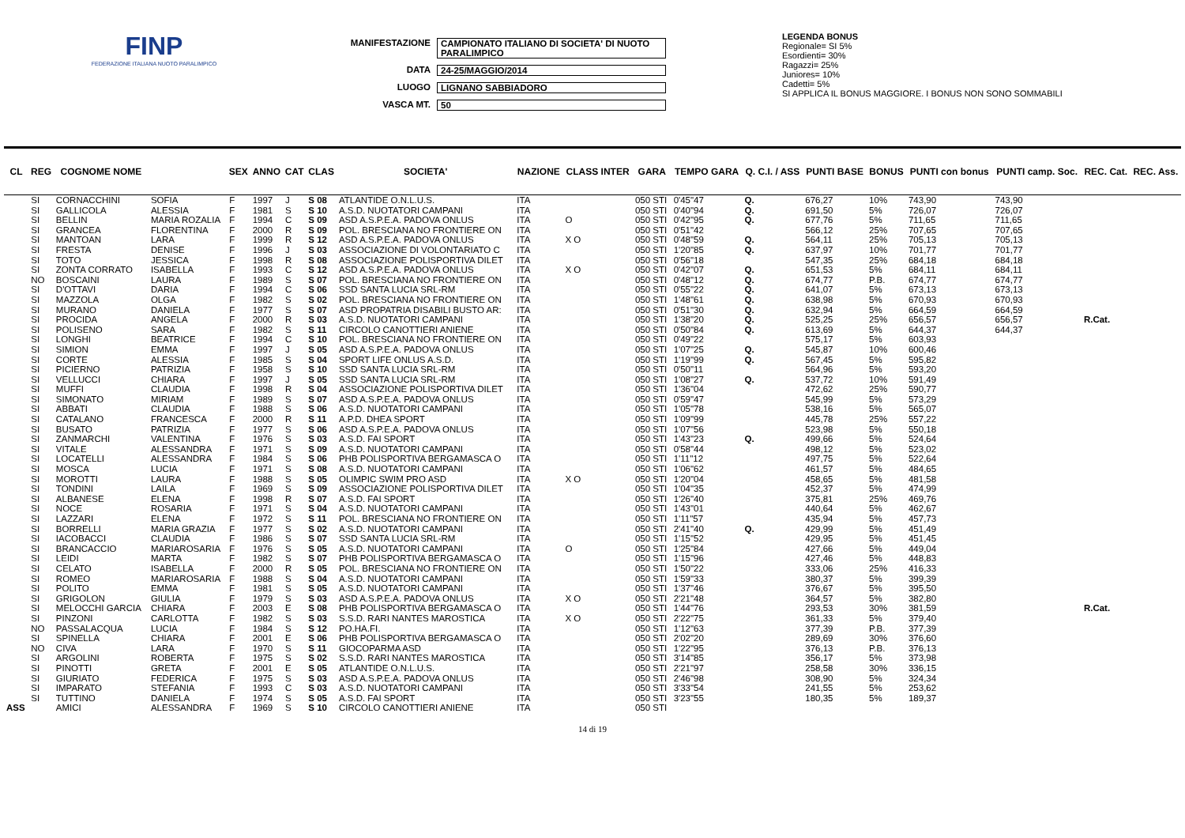FINP
FEDERAZIONE ITALIANA NUOTO PARALIMPICO
MANIFESTAZIONE CAMPIONATO ITALIANO DI SOCIETA' DI NUOTO PARALIMPICO
DATA 24-25/MAGGIO/2014
LUOGO LIGNANO SABBIADORO
VASCA MT. 50
LEGENDA BONUS
Regionale= SI 5%
Esordienti= 30%
Ragazzi= 25%
Juniores= 10%
Cadetti= 5%
SI APPLICA IL BONUS MAGGIORE. I BONUS NON SONO SOMMABILI
| CL | REG | COGNOME NOME | | SEX | ANNO | CAT | CLAS | SOCIETA' | NAZIONE | CLASS INTER | GARA | TEMPO GARA | Q. C.I. / ASS | PUNTI BASE | BONUS | PUNTI con bonus | PUNTI camp. Soc. | REC. Cat. | REC. Ass. |
| --- | --- | --- | --- | --- | --- | --- | --- | --- | --- | --- | --- | --- | --- | --- | --- | --- | --- | --- | --- |
| | SI | CORNACCHINI | SOFIA | F | 1997 | J | S 08 | ATLANTIDE O.N.L.U.S. | ITA | | 050 STI | 0'45"47 | Q. | 676,27 | 10% | 743,90 | 743,90 | | |
| | SI | GALLICOLA | ALESSIA | F | 1981 | S | S 10 | A.S.D. NUOTATORI CAMPANI | ITA | | 050 STI | 0'40"94 | Q. | 691,50 | 5% | 726,07 | 726,07 | | |
| | SI | BELLIN | MARIA ROZALIA | F | 1994 | C | S 09 | ASD A.S.P.E.A. PADOVA ONLUS | ITA | O | 050 STI | 0'42"95 | Q. | 677,76 | 5% | 711,65 | 711,65 | | |
| | SI | GRANCEA | FLORENTINA | F | 2000 | R | S 09 | POL. BRESCIANA NO FRONTIERE ON | ITA | | 050 STI | 0'51"42 | | 566,12 | 25% | 707,65 | 707,65 | | |
| | SI | MANTOAN | LARA | F | 1999 | R | S 12 | ASD A.S.P.E.A. PADOVA ONLUS | ITA | X O | 050 STI | 0'48"59 | Q. | 564,11 | 25% | 705,13 | 705,13 | | |
| | SI | FRESTA | DENISE | F | 1996 | J | S 03 | ASSOCIAZIONE DI VOLONTARIATO C | ITA | | 050 STI | 1'20"85 | Q. | 637,97 | 10% | 701,77 | 701,77 | | |
| | SI | TOTO | JESSICA | F | 1998 | R | S 08 | ASSOCIAZIONE POLISPORTIVA DILET | ITA | | 050 STI | 0'56"18 | | 547,35 | 25% | 684,18 | 684,18 | | |
| | SI | ZONTA CORRATO | ISABELLA | F | 1993 | C | S 12 | ASD A.S.P.E.A. PADOVA ONLUS | ITA | X O | 050 STI | 0'42"07 | Q. | 651,53 | 5% | 684,11 | 684,11 | | |
| | NO | BOSCAINI | LAURA | F | 1989 | S | S 07 | POL. BRESCIANA NO FRONTIERE ON | ITA | | 050 STI | 0'48"12 | Q. | 674,77 | P.B. | 674,77 | 674,77 | | |
| | SI | D'OTTAVI | DARIA | F | 1994 | C | S 06 | SSD SANTA LUCIA SRL-RM | ITA | | 050 STI | 0'55"22 | Q. | 641,07 | 5% | 673,13 | 673,13 | | |
| | SI | MAZZOLA | OLGA | F | 1982 | S | S 02 | POL. BRESCIANA NO FRONTIERE ON | ITA | | 050 STI | 1'48"61 | Q. | 638,98 | 5% | 670,93 | 670,93 | | |
| | SI | MURANO | DANIELA | F | 1977 | S | S 07 | ASD PROPATRIA DISABILI BUSTO AR: | ITA | | 050 STI | 0'51"30 | Q. | 632,94 | 5% | 664,59 | 664,59 | | |
| | SI | PROCIDA | ANGELA | F | 2000 | R | S 03 | A.S.D. NUOTATORI CAMPANI | ITA | | 050 STI | 1'38"20 | Q. | 525,25 | 25% | 656,57 | 656,57 | R.Cat. | |
| | SI | POLISENO | SARA | F | 1982 | S | S 11 | CIRCOLO CANOTTIERI ANIENE | ITA | | 050 STI | 0'50"84 | Q. | 613,69 | 5% | 644,37 | 644,37 | | |
| | SI | LONGHI | BEATRICE | F | 1994 | C | S 10 | POL. BRESCIANA NO FRONTIERE ON | ITA | | 050 STI | 0'49"22 | | 575,17 | 5% | 603,93 | | | |
| | SI | SIMION | EMMA | F | 1997 | J | S 05 | ASD A.S.P.E.A. PADOVA ONLUS | ITA | | 050 STI | 1'07"25 | Q. | 545,87 | 10% | 600,46 | | | |
| | SI | CORTE | ALESSIA | F | 1985 | S | S 04 | SPORT LIFE ONLUS A.S.D. | ITA | | 050 STI | 1'19"99 | Q. | 567,45 | 5% | 595,82 | | | |
| | SI | PICIERNO | PATRIZIA | F | 1958 | S | S 10 | SSD SANTA LUCIA SRL-RM | ITA | | 050 STI | 0'50"11 | | 564,96 | 5% | 593,20 | | | |
| | SI | VELLUCCI | CHIARA | F | 1997 | J | S 05 | SSD SANTA LUCIA SRL-RM | ITA | | 050 STI | 1'08"27 | Q. | 537,72 | 10% | 591,49 | | | |
| | SI | MUFFI | CLAUDIA | F | 1998 | R | S 04 | ASSOCIAZIONE POLISPORTIVA DILET | ITA | | 050 STI | 1'36"04 | | 472,62 | 25% | 590,77 | | | |
| | SI | SIMONATO | MIRIAM | F | 1989 | S | S 07 | ASD A.S.P.E.A. PADOVA ONLUS | ITA | | 050 STI | 0'59"47 | | 545,99 | 5% | 573,29 | | | |
| | SI | ABBATI | CLAUDIA | F | 1988 | S | S 06 | A.S.D. NUOTATORI CAMPANI | ITA | | 050 STI | 1'05"78 | | 538,16 | 5% | 565,07 | | | |
| | SI | CATALANO | FRANCESCA | F | 2000 | R | S 11 | A.P.D. DHEA SPORT | ITA | | 050 STI | 1'09"99 | | 445,78 | 25% | 557,22 | | | |
| | SI | BUSATO | PATRIZIA | F | 1977 | S | S 06 | ASD A.S.P.E.A. PADOVA ONLUS | ITA | | 050 STI | 1'07"56 | | 523,98 | 5% | 550,18 | | | |
| | SI | ZANMARCHI | VALENTINA | F | 1976 | S | S 03 | A.S.D. FAI SPORT | ITA | | 050 STI | 1'43"23 | Q. | 499,66 | 5% | 524,64 | | | |
| | SI | VITALE | ALESSANDRA | F | 1971 | S | S 09 | A.S.D. NUOTATORI CAMPANI | ITA | | 050 STI | 0'58"44 | | 498,12 | 5% | 523,02 | | | |
| | SI | LOCATELLI | ALESSANDRA | F | 1984 | S | S 06 | PHB POLISPORTIVA BERGAMASCA O | ITA | | 050 STI | 1'11"12 | | 497,75 | 5% | 522,64 | | | |
| | SI | MOSCA | LUCIA | F | 1971 | S | S 08 | A.S.D. NUOTATORI CAMPANI | ITA | | 050 STI | 1'06"62 | | 461,57 | 5% | 484,65 | | | |
| | SI | MOROTTI | LAURA | F | 1988 | S | S 05 | OLIMPIC SWIM PRO ASD | ITA | X O | 050 STI | 1'20"04 | | 458,65 | 5% | 481,58 | | | |
| | SI | TONDINI | LAILA | F | 1969 | S | S 09 | ASSOCIAZIONE POLISPORTIVA DILET | ITA | | 050 STI | 1'04"35 | | 452,37 | 5% | 474,99 | | | |
| | SI | ALBANESE | ELENA | F | 1998 | R | S 07 | A.S.D. FAI SPORT | ITA | | 050 STI | 1'26"40 | | 375,81 | 25% | 469,76 | | | |
| | SI | NOCE | ROSARIA | F | 1971 | S | S 04 | A.S.D. NUOTATORI CAMPANI | ITA | | 050 STI | 1'43"01 | | 440,64 | 5% | 462,67 | | | |
| | SI | LAZZARI | ELENA | F | 1972 | S | S 11 | POL. BRESCIANA NO FRONTIERE ON | ITA | | 050 STI | 1'11"57 | | 435,94 | 5% | 457,73 | | | |
| | SI | BORRELLI | MARIA GRAZIA | F | 1977 | S | S 02 | A.S.D. NUOTATORI CAMPANI | ITA | | 050 STI | 2'41"40 | Q. | 429,99 | 5% | 451,49 | | | |
| | SI | IACOBACCI | CLAUDIA | F | 1986 | S | S 07 | SSD SANTA LUCIA SRL-RM | ITA | | 050 STI | 1'15"52 | | 429,95 | 5% | 451,45 | | | |
| | SI | BRANCACCIO | MARIAROSARIA | F | 1976 | S | S 05 | A.S.D. NUOTATORI CAMPANI | ITA | O | 050 STI | 1'25"84 | | 427,66 | 5% | 449,04 | | | |
| | SI | LEIDI | MARTA | F | 1982 | S | S 07 | PHB POLISPORTIVA BERGAMASCA O | ITA | | 050 STI | 1'15"96 | | 427,46 | 5% | 448,83 | | | |
| | SI | CELATO | ISABELLA | F | 2000 | R | S 05 | POL. BRESCIANA NO FRONTIERE ON | ITA | | 050 STI | 1'50"22 | | 333,06 | 25% | 416,33 | | | |
| | SI | ROMEO | MARIAROSARIA | F | 1988 | S | S 04 | A.S.D. NUOTATORI CAMPANI | ITA | | 050 STI | 1'59"33 | | 380,37 | 5% | 399,39 | | | |
| | SI | POLITO | EMMA | F | 1981 | S | S 05 | A.S.D. NUOTATORI CAMPANI | ITA | | 050 STI | 1'37"46 | | 376,67 | 5% | 395,50 | | | |
| | SI | GRIGOLON | GIULIA | F | 1979 | S | S 03 | ASD A.S.P.E.A. PADOVA ONLUS | ITA | X O | 050 STI | 2'21"48 | | 364,57 | 5% | 382,80 | | | |
| | SI | MELOCCHI GARCIA | CHIARA | F | 2003 | E | S 08 | PHB POLISPORTIVA BERGAMASCA O | ITA | | 050 STI | 1'44"76 | | 293,53 | 30% | 381,59 | | R.Cat. | |
| | SI | PINZONI | CARLOTTA | F | 1982 | S | S 03 | S.S.D. RARI NANTES MAROSTICA | ITA | X O | 050 STI | 2'22"75 | | 361,33 | 5% | 379,40 | | | |
| | NO | PASSALACQUA | LUCIA | F | 1984 | S | S 12 | PO.HA.FI. | ITA | | 050 STI | 1'12"63 | | 377,39 | P.B. | 377,39 | | | |
| | SI | SPINELLA | CHIARA | F | 2001 | E | S 06 | PHB POLISPORTIVA BERGAMASCA O | ITA | | 050 STI | 2'02"20 | | 289,69 | 30% | 376,60 | | | |
| | NO | CIVA | LARA | F | 1970 | S | S 11 | GIOCOPARMA ASD | ITA | | 050 STI | 1'22"95 | | 376,13 | P.B. | 376,13 | | | |
| | SI | ARGOLINI | ROBERTA | F | 1975 | S | S 02 | S.S.D. RARI NANTES MAROSTICA | ITA | | 050 STI | 3'14"85 | | 356,17 | 5% | 373,98 | | | |
| | SI | PINOTTI | GRETA | F | 2001 | E | S 05 | ATLANTIDE O.N.L.U.S. | ITA | | 050 STI | 2'21"97 | | 258,58 | 30% | 336,15 | | | |
| | SI | GIURIATO | FEDERICA | F | 1975 | S | S 03 | ASD A.S.P.E.A. PADOVA ONLUS | ITA | | 050 STI | 2'46"98 | | 308,90 | 5% | 324,34 | | | |
| | SI | IMPARATO | STEFANIA | F | 1993 | C | S 03 | A.S.D. NUOTATORI CAMPANI | ITA | | 050 STI | 3'33"54 | | 241,55 | 5% | 253,62 | | | |
| | SI | TUTTINO | DANIELA | F | 1974 | S | S 05 | A.S.D. FAI SPORT | ITA | | 050 STI | 3'23"55 | | 180,35 | 5% | 189,37 | | | |
| ASS | | AMICI | ALESSANDRA | F | 1969 | S | S 10 | CIRCOLO CANOTTIERI ANIENE | ITA | | 050 STI | | | | | | | | |
14 di 19